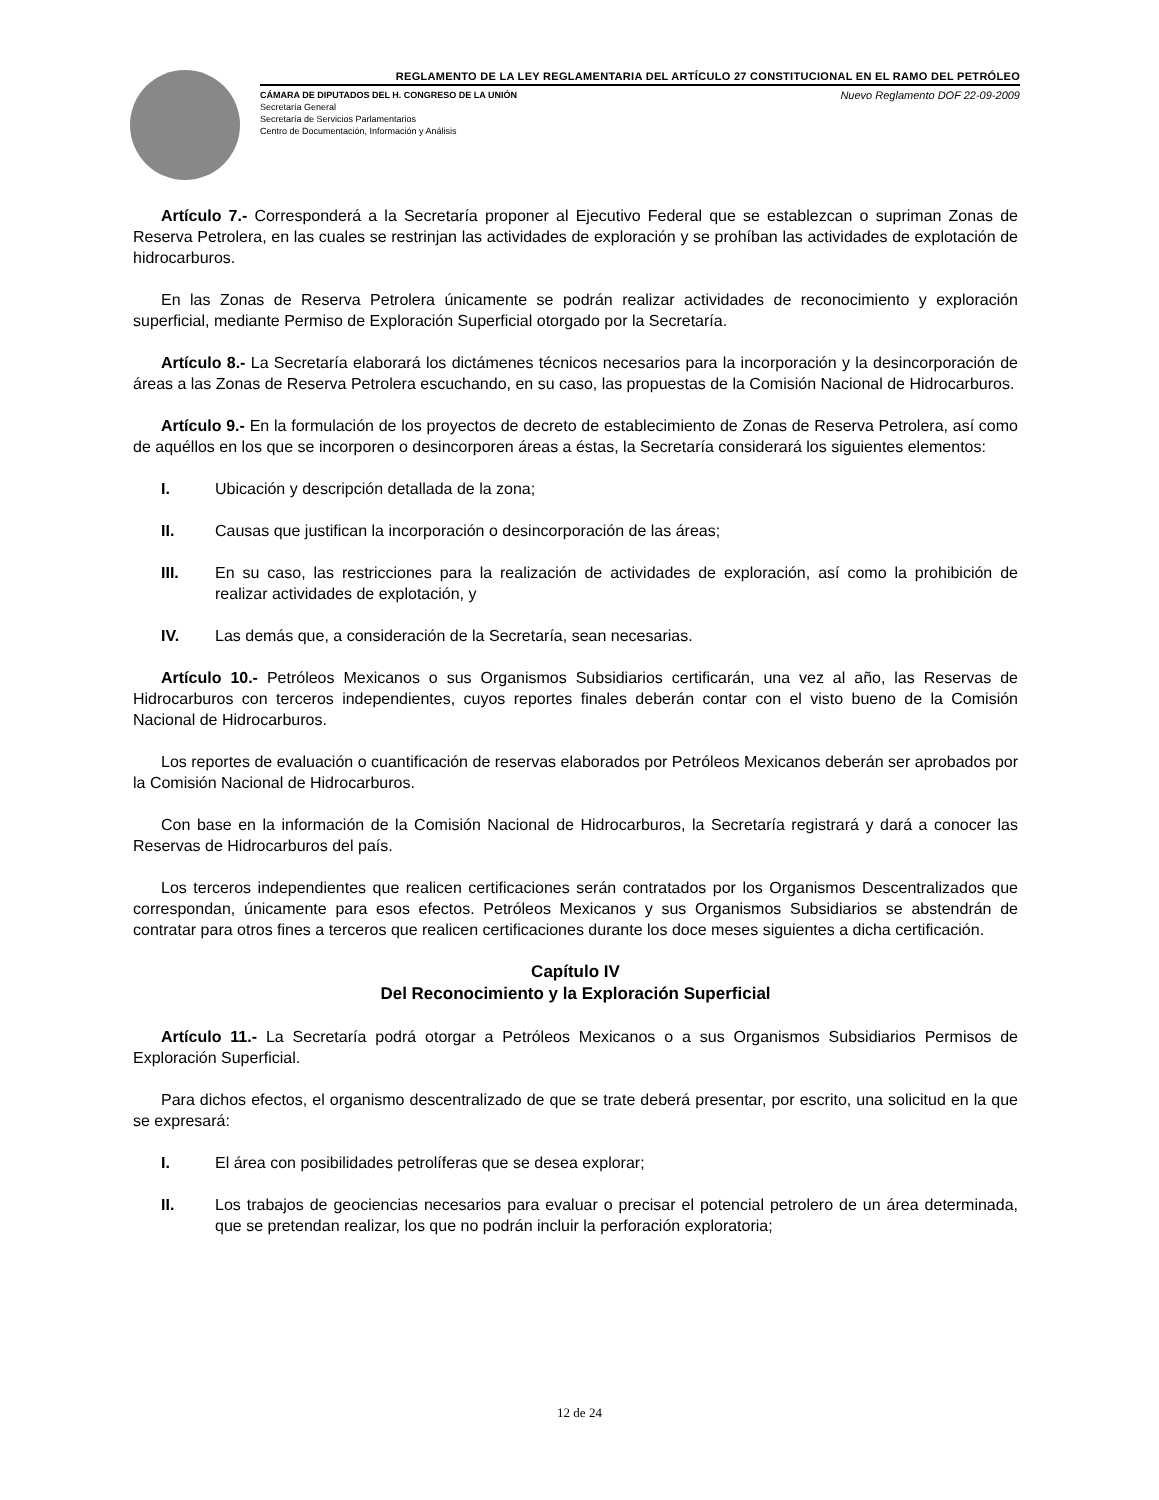REGLAMENTO DE LA LEY REGLAMENTARIA DEL ARTÍCULO 27 CONSTITUCIONAL EN EL RAMO DEL PETRÓLEO
CÁMARA DE DIPUTADOS DEL H. CONGRESO DE LA UNIÓN
Secretaría General
Secretaría de Servicios Parlamentarios
Centro de Documentación, Información y Análisis
Nuevo Reglamento DOF 22-09-2009
Artículo 7.- Corresponderá a la Secretaría proponer al Ejecutivo Federal que se establezcan o supriman Zonas de Reserva Petrolera, en las cuales se restrinjan las actividades de exploración y se prohíban las actividades de explotación de hidrocarburos.
En las Zonas de Reserva Petrolera únicamente se podrán realizar actividades de reconocimiento y exploración superficial, mediante Permiso de Exploración Superficial otorgado por la Secretaría.
Artículo 8.- La Secretaría elaborará los dictámenes técnicos necesarios para la incorporación y la desincorporación de áreas a las Zonas de Reserva Petrolera escuchando, en su caso, las propuestas de la Comisión Nacional de Hidrocarburos.
Artículo 9.- En la formulación de los proyectos de decreto de establecimiento de Zonas de Reserva Petrolera, así como de aquéllos en los que se incorporen o desincorporen áreas a éstas, la Secretaría considerará los siguientes elementos:
I. Ubicación y descripción detallada de la zona;
II. Causas que justifican la incorporación o desincorporación de las áreas;
III. En su caso, las restricciones para la realización de actividades de exploración, así como la prohibición de realizar actividades de explotación, y
IV. Las demás que, a consideración de la Secretaría, sean necesarias.
Artículo 10.- Petróleos Mexicanos o sus Organismos Subsidiarios certificarán, una vez al año, las Reservas de Hidrocarburos con terceros independientes, cuyos reportes finales deberán contar con el visto bueno de la Comisión Nacional de Hidrocarburos.
Los reportes de evaluación o cuantificación de reservas elaborados por Petróleos Mexicanos deberán ser aprobados por la Comisión Nacional de Hidrocarburos.
Con base en la información de la Comisión Nacional de Hidrocarburos, la Secretaría registrará y dará a conocer las Reservas de Hidrocarburos del país.
Los terceros independientes que realicen certificaciones serán contratados por los Organismos Descentralizados que correspondan, únicamente para esos efectos. Petróleos Mexicanos y sus Organismos Subsidiarios se abstendrán de contratar para otros fines a terceros que realicen certificaciones durante los doce meses siguientes a dicha certificación.
Capítulo IV
Del Reconocimiento y la Exploración Superficial
Artículo 11.- La Secretaría podrá otorgar a Petróleos Mexicanos o a sus Organismos Subsidiarios Permisos de Exploración Superficial.
Para dichos efectos, el organismo descentralizado de que se trate deberá presentar, por escrito, una solicitud en la que se expresará:
I. El área con posibilidades petrolíferas que se desea explorar;
II. Los trabajos de geociencias necesarios para evaluar o precisar el potencial petrolero de un área determinada, que se pretendan realizar, los que no podrán incluir la perforación exploratoria;
12 de 24